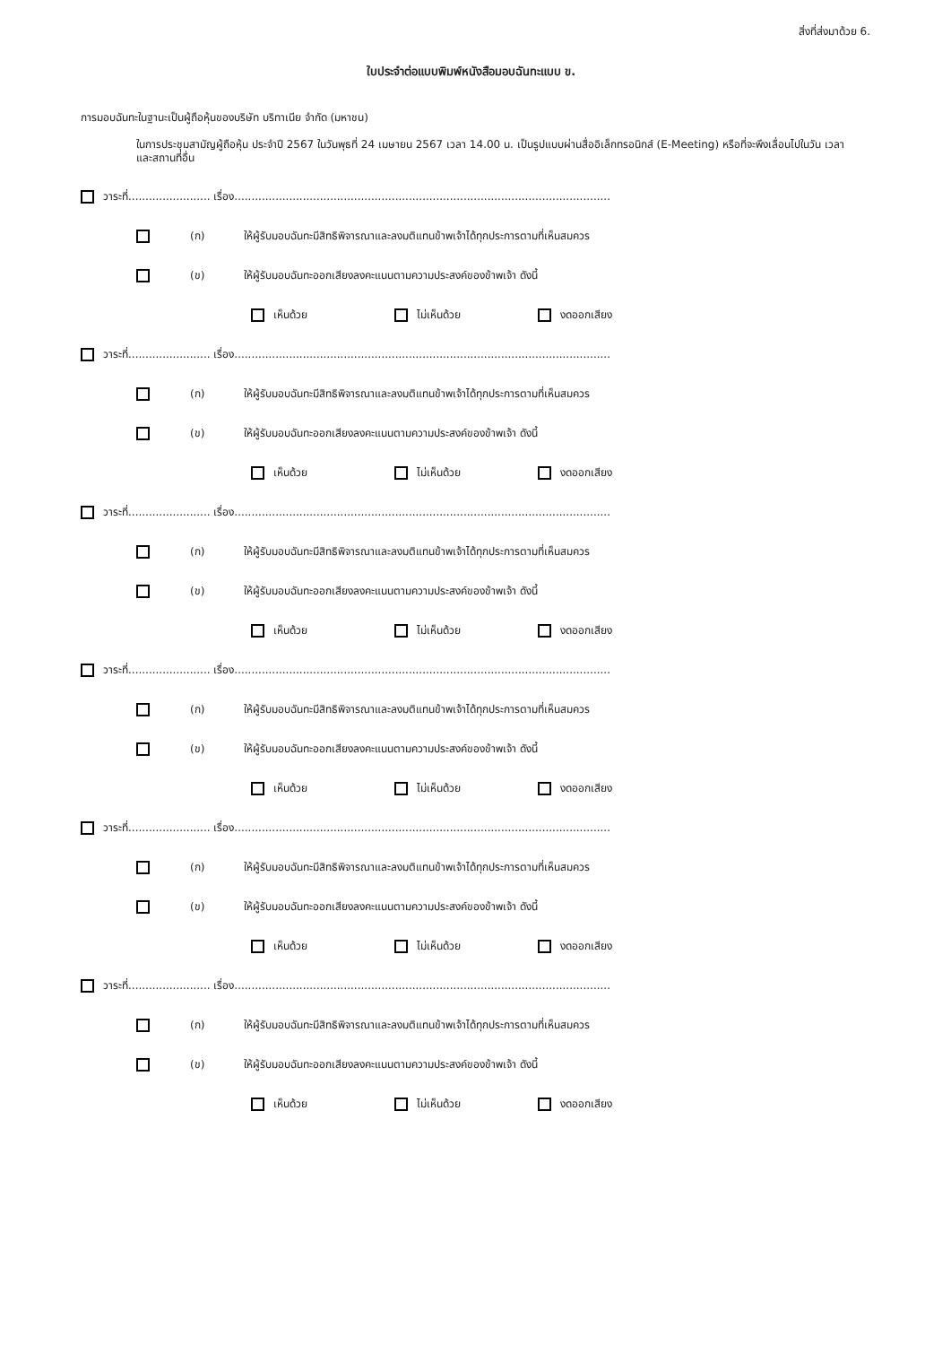สิ่งที่ส่งมาด้วย 6.
ใบประจำต่อแบบพิมพ์หนังสือมอบฉันทะแบบ ข.
การมอบฉันทะในฐานะเป็นผู้ถือหุ้นของบริษัท บริทาเนีย จำกัด (มหาชน)
ในการประชุมสามัญผู้ถือหุ้น ประจำปี 2567 ในวันพุธที่ 24 เมษายน 2567 เวลา 14.00 น. เป็นรูปแบบผ่านสื่ออิเล็กทรอนิกส์ (E-Meeting) หรือที่จะพึงเลื่อนไปในวัน เวลา และสถานที่อื่น
วาระที่........................ เรื่อง..............................................................................................................
(ก) ให้ผู้รับมอบฉันทะมีสิทธิพิจารณาและลงมติแทนข้าพเจ้าได้ทุกประการตามที่เห็นสมควร
(ข) ให้ผู้รับมอบฉันทะออกเสียงลงคะแนนตามความประสงค์ของข้าพเจ้า ดังนี้
เห็นด้วย ไม่เห็นด้วย งดออกเสียง
วาระที่........................ เรื่อง..............................................................................................................
(ก) ให้ผู้รับมอบฉันทะมีสิทธิพิจารณาและลงมติแทนข้าพเจ้าได้ทุกประการตามที่เห็นสมควร
(ข) ให้ผู้รับมอบฉันทะออกเสียงลงคะแนนตามความประสงค์ของข้าพเจ้า ดังนี้
เห็นด้วย ไม่เห็นด้วย งดออกเสียง
วาระที่........................ เรื่อง..............................................................................................................
(ก) ให้ผู้รับมอบฉันทะมีสิทธิพิจารณาและลงมติแทนข้าพเจ้าได้ทุกประการตามที่เห็นสมควร
(ข) ให้ผู้รับมอบฉันทะออกเสียงลงคะแนนตามความประสงค์ของข้าพเจ้า ดังนี้
เห็นด้วย ไม่เห็นด้วย งดออกเสียง
วาระที่........................ เรื่อง..............................................................................................................
(ก) ให้ผู้รับมอบฉันทะมีสิทธิพิจารณาและลงมติแทนข้าพเจ้าได้ทุกประการตามที่เห็นสมควร
(ข) ให้ผู้รับมอบฉันทะออกเสียงลงคะแนนตามความประสงค์ของข้าพเจ้า ดังนี้
เห็นด้วย ไม่เห็นด้วย งดออกเสียง
วาระที่........................ เรื่อง..............................................................................................................
(ก) ให้ผู้รับมอบฉันทะมีสิทธิพิจารณาและลงมติแทนข้าพเจ้าได้ทุกประการตามที่เห็นสมควร
(ข) ให้ผู้รับมอบฉันทะออกเสียงลงคะแนนตามความประสงค์ของข้าพเจ้า ดังนี้
เห็นด้วย ไม่เห็นด้วย งดออกเสียง
วาระที่........................ เรื่อง..............................................................................................................
(ก) ให้ผู้รับมอบฉันทะมีสิทธิพิจารณาและลงมติแทนข้าพเจ้าได้ทุกประการตามที่เห็นสมควร
(ข) ให้ผู้รับมอบฉันทะออกเสียงลงคะแนนตามความประสงค์ของข้าพเจ้า ดังนี้
เห็นด้วย ไม่เห็นด้วย งดออกเสียง